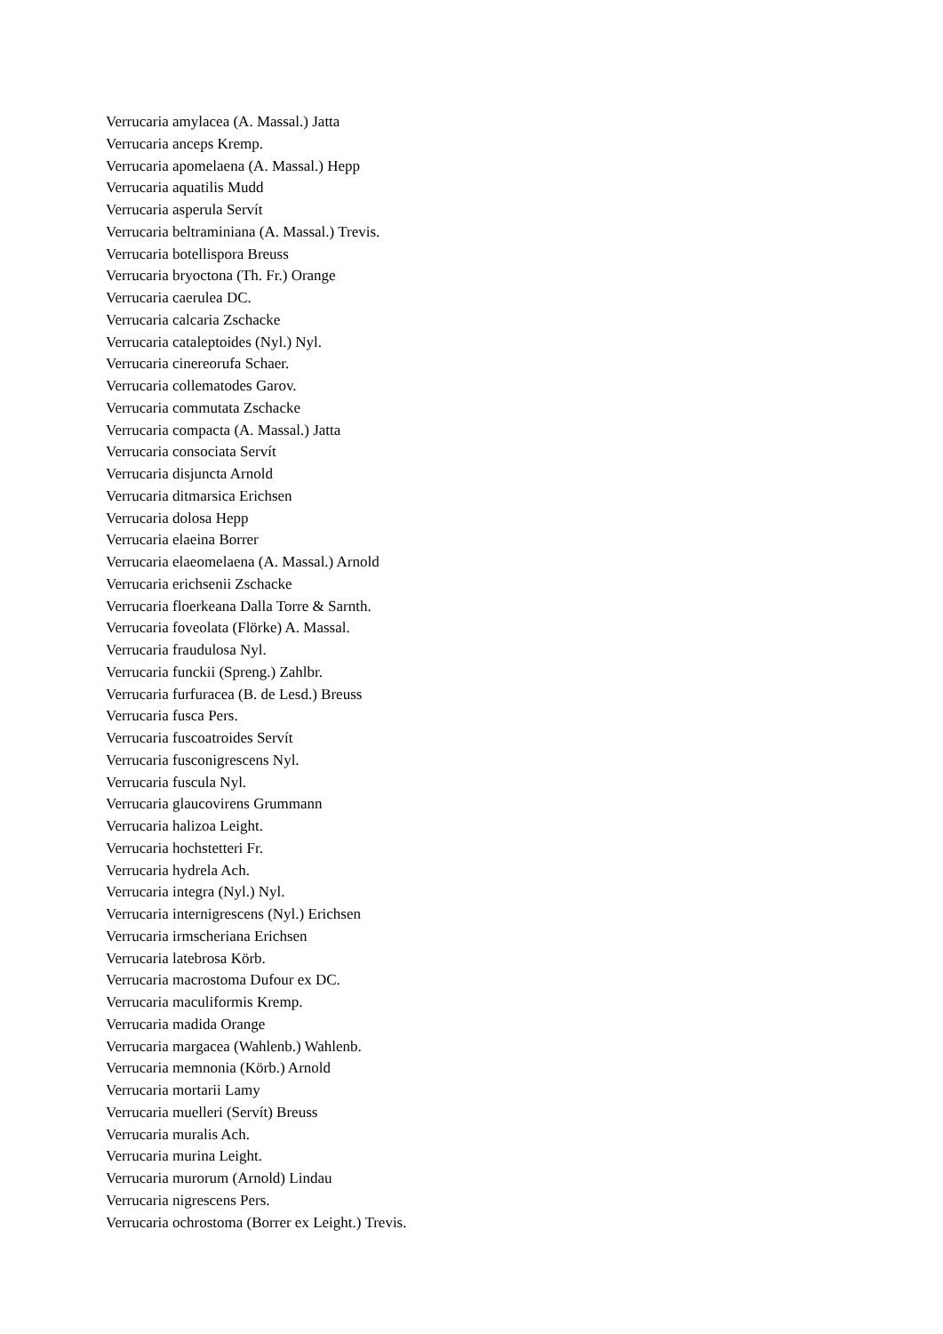Verrucaria amylacea (A. Massal.) Jatta
Verrucaria anceps Kremp.
Verrucaria apomelaena (A. Massal.) Hepp
Verrucaria aquatilis Mudd
Verrucaria asperula Servít
Verrucaria beltraminiana (A. Massal.) Trevis.
Verrucaria botellispora Breuss
Verrucaria bryoctona (Th. Fr.) Orange
Verrucaria caerulea DC.
Verrucaria calcaria Zschacke
Verrucaria cataleptoides (Nyl.) Nyl.
Verrucaria cinereorufa Schaer.
Verrucaria collematodes Garov.
Verrucaria commutata Zschacke
Verrucaria compacta (A. Massal.) Jatta
Verrucaria consociata Servít
Verrucaria disjuncta Arnold
Verrucaria ditmarsica Erichsen
Verrucaria dolosa Hepp
Verrucaria elaeina Borrer
Verrucaria elaeomelaena (A. Massal.) Arnold
Verrucaria erichsenii Zschacke
Verrucaria floerkeana Dalla Torre & Sarnth.
Verrucaria foveolata (Flörke) A. Massal.
Verrucaria fraudulosa Nyl.
Verrucaria funckii (Spreng.) Zahlbr.
Verrucaria furfuracea (B. de Lesd.) Breuss
Verrucaria fusca Pers.
Verrucaria fuscoatroides Servít
Verrucaria fusconigrescens Nyl.
Verrucaria fuscula Nyl.
Verrucaria glaucovirens Grummann
Verrucaria halizoa Leight.
Verrucaria hochstetteri Fr.
Verrucaria hydrela Ach.
Verrucaria integra (Nyl.) Nyl.
Verrucaria internigrescens (Nyl.) Erichsen
Verrucaria irmscheriana Erichsen
Verrucaria latebrosa Körb.
Verrucaria macrostoma Dufour ex DC.
Verrucaria maculiformis Kremp.
Verrucaria madida Orange
Verrucaria margacea (Wahlenb.) Wahlenb.
Verrucaria memnonia (Körb.) Arnold
Verrucaria mortarii Lamy
Verrucaria muelleri (Servít) Breuss
Verrucaria muralis Ach.
Verrucaria murina Leight.
Verrucaria murorum (Arnold) Lindau
Verrucaria nigrescens Pers.
Verrucaria ochrostoma (Borrer ex Leight.) Trevis.